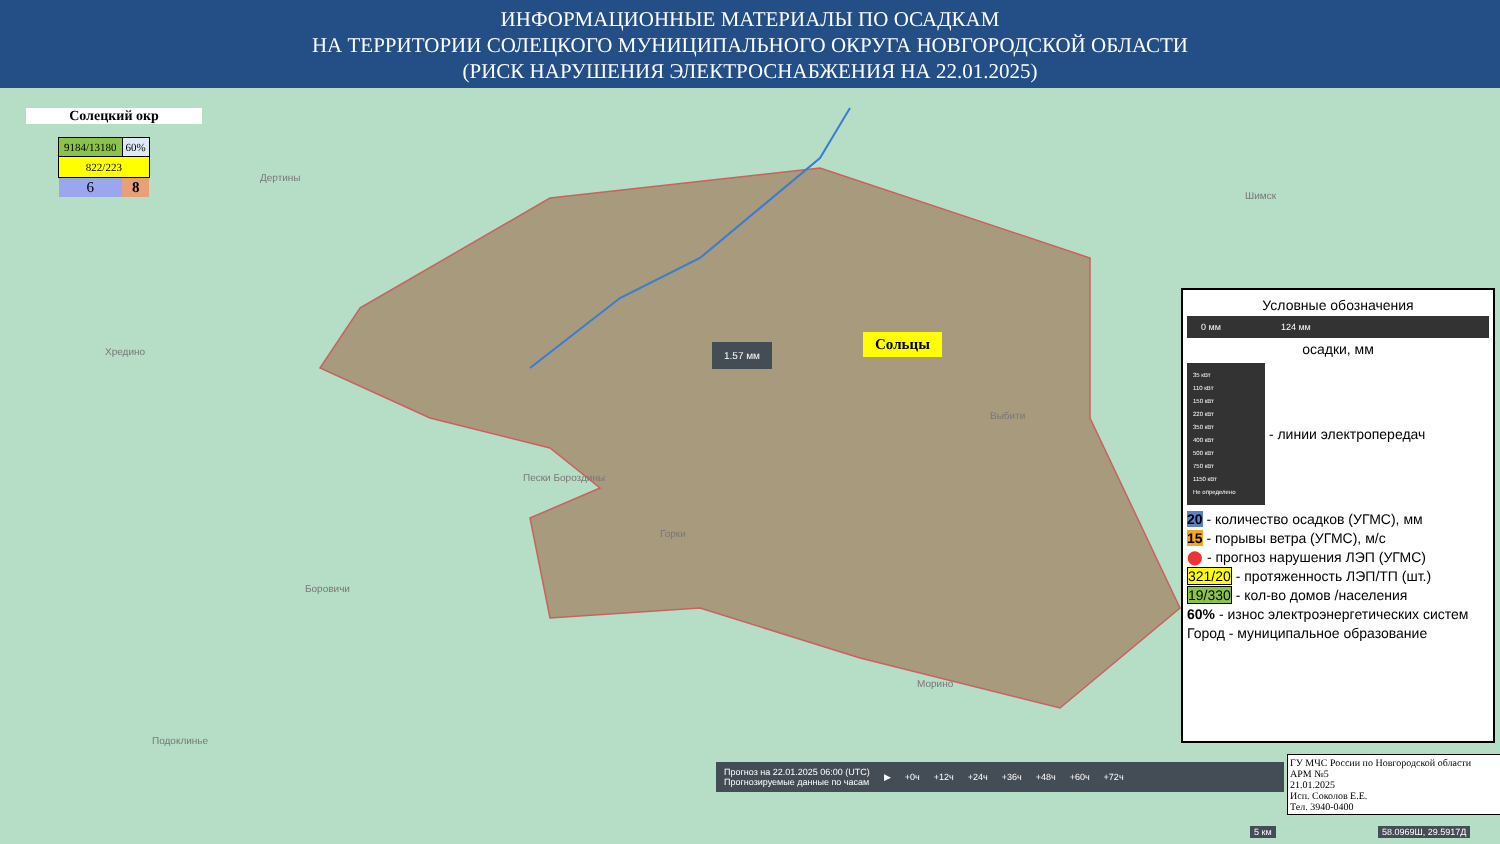ИНФОРМАЦИОННЫЕ МАТЕРИАЛЫ ПО ОСАДКАМ
НА ТЕРРИТОРИИ СОЛЕЦКОГО МУНИЦИПАЛЬНОГО ОКРУГА НОВГОРОДСКОЙ ОБЛАСТИ
(РИСК НАРУШЕНИЯ ЭЛЕКТРОСНАБЖЕНИЯ НА 22.01.2025)
Солецкий окр
| 9184/13180 | 60% |
| 822/223 | |
| 6 | 8 |
Дертины
Хредино
Пески Бороздины
Горки
Боровичи
Морино
Подоклинье
Выбити
Шимск
1.57 мм Сольцы
Условные обозначения
0 мм 124 мм
осадки, мм
35 кВт
110 кВт
150 кВт
220 кВт
350 кВт
400 кВт
500 кВт
750 кВт
1150 кВт
Не определено
- линии электропередач
20 - количество осадков (УГМС), мм
15 - порывы ветра (УГМС), м/с
⬤ - прогноз нарушения ЛЭП (УГМС)
321/20 - протяженность ЛЭП/ТП (шт.)
19/330 - кол-во домов /населения
60% - износ электроэнергетических систем
Город - муниципальное образование
Прогноз на 22.01.2025 06:00 (UTC)
Прогнозируемые данные по часам ▶ +0ч +12ч +24ч +36ч +48ч +60ч +72ч
ГУ МЧС России по Новгородской области
АРМ №5
21.01.2025
Исп. Соколов Е.Е.
Тел. 3940-0400
5 км 58.0969Ш, 29.5917Д